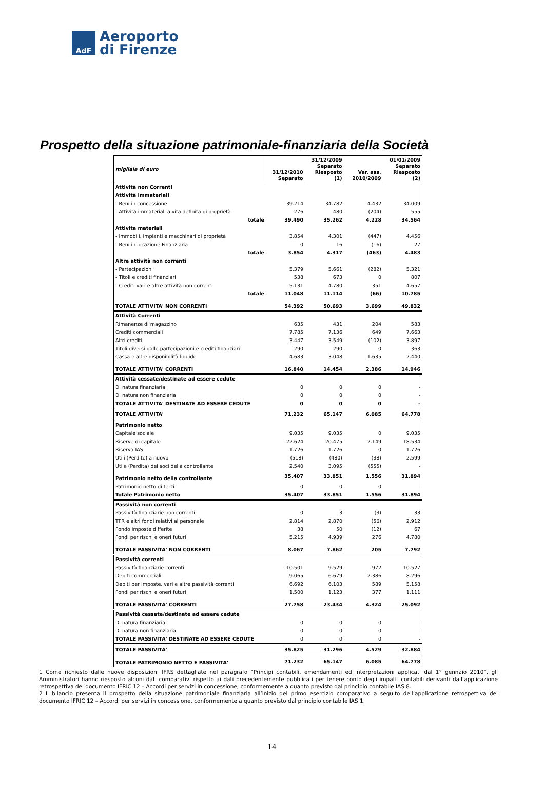AdF
Aeroporto
di Firenze
Prospetto della situazione patrimoniale-finanziaria della Società
| migliaia di euro | 31/12/2010 Separato | 31/12/2009 Separato Riesposto (1) | Var. ass. 2010/2009 | 01/01/2009 Separato Riesposto (2) |
| --- | --- | --- | --- | --- |
| Attività non Correnti | | | | |
| Attività immateriali | | | | |
| - Beni in concessione | 39.214 | 34.782 | 4.432 | 34.009 |
| - Attività immateriali a vita definita di proprietà | 276 | 480 | (204) | 555 |
| totale | 39.490 | 35.262 | 4.228 | 34.564 |
| Attivita materiali | | | | |
| - Immobili, impianti e macchinari di proprietà | 3.854 | 4.301 | (447) | 4.456 |
| - Beni in locazione Finanziaria | 0 | 16 | (16) | 27 |
| totale | 3.854 | 4.317 | (463) | 4.483 |
| Altre attività non correnti | | | | |
| - Partecipazioni | 5.379 | 5.661 | (282) | 5.321 |
| - Titoli e crediti finanziari | 538 | 673 | 0 | 807 |
| - Crediti vari e altre attività non correnti | 5.131 | 4.780 | 351 | 4.657 |
| totale | 11.048 | 11.114 | (66) | 10.785 |
| TOTALE ATTIVITA' NON CORRENTI | 54.392 | 50.693 | 3.699 | 49.832 |
| Attività Correnti | | | | |
| Rimanenze di magazzino | 635 | 431 | 204 | 583 |
| Crediti commerciali | 7.785 | 7.136 | 649 | 7.663 |
| Altri crediti | 3.447 | 3.549 | (102) | 3.897 |
| Titoli diversi dalle partecipazioni e crediti finanziari | 290 | 290 | 0 | 363 |
| Cassa e altre disponibilità liquide | 4.683 | 3.048 | 1.635 | 2.440 |
| TOTALE ATTIVITA' CORRENTI | 16.840 | 14.454 | 2.386 | 14.946 |
| Attività cessate/destinate ad essere cedute | | | | |
| Di natura finanziaria | 0 | 0 | 0 | - |
| Di natura non finanziaria | 0 | 0 | 0 | - |
| TOTALE ATTIVITA' DESTINATE AD ESSERE CEDUTE | 0 | 0 | 0 | - |
| TOTALE ATTIVITA' | 71.232 | 65.147 | 6.085 | 64.778 |
| Patrimonio netto | | | | |
| Capitale sociale | 9.035 | 9.035 | 0 | 9.035 |
| Riserve di capitale | 22.624 | 20.475 | 2.149 | 18.534 |
| Riserva IAS | 1.726 | 1.726 | 0 | 1.726 |
| Utili (Perdite) a nuovo | (518) | (480) | (38) | 2.599 |
| Utile (Perdita) dei soci della controllante | 2.540 | 3.095 | (555) | - |
| Patrimonio netto della controllante | 35.407 | 33.851 | 1.556 | 31.894 |
| Patrimonio netto di terzi | 0 | 0 | 0 | - |
| Totale Patrimonio netto | 35.407 | 33.851 | 1.556 | 31.894 |
| Passività non correnti | | | | |
| Passività finanziarie non correnti | 0 | 3 | (3) | 33 |
| TFR e altri fondi relativi al personale | 2.814 | 2.870 | (56) | 2.912 |
| Fondo imposte differite | 38 | 50 | (12) | 67 |
| Fondi per rischi e oneri futuri | 5.215 | 4.939 | 276 | 4.780 |
| TOTALE PASSIVITA' NON CORRENTI | 8.067 | 7.862 | 205 | 7.792 |
| Passività correnti | | | | |
| Passività finanziarie correnti | 10.501 | 9.529 | 972 | 10.527 |
| Debiti commerciali | 9.065 | 6.679 | 2.386 | 8.296 |
| Debiti per imposte, vari e altre passività correnti | 6.692 | 6.103 | 589 | 5.158 |
| Fondi per rischi e oneri futuri | 1.500 | 1.123 | 377 | 1.111 |
| TOTALE PASSIVITA' CORRENTI | 27.758 | 23.434 | 4.324 | 25.092 |
| Passività cessate/destinate ad essere cedute | | | | |
| Di natura finanziaria | 0 | 0 | 0 | - |
| Di natura non finanziaria | 0 | 0 | 0 | - |
| TOTALE PASSIVITA' DESTINATE AD ESSERE CEDUTE | 0 | 0 | 0 | - |
| TOTALE PASSIVITA' | 35.825 | 31.296 | 4.529 | 32.884 |
| TOTALE PATRIMONIO NETTO E PASSIVITA' | 71.232 | 65.147 | 6.085 | 64.778 |
1 Come richiesto dalle nuove disposizioni IFRS dettagliate nel paragrafo “Principi contabili, emendamenti ed interpretazioni applicati dal 1° gennaio 2010”, gli Amministratori hanno riesposto alcuni dati comparativi rispetto ai dati precedentemente pubblicati per tenere conto degli impatti contabili derivanti dall’applicazione retrospettiva del documento IFRIC 12 – Accordi per servizi in concessione, conformemente a quanto previsto dal principio contabile IAS 8.
2 Il bilancio presenta il prospetto della situazione patrimoniale finanziaria all’inizio del primo esercizio comparativo a seguito dell’applicazione retrospettiva del documento IFRIC 12 – Accordi per servizi in concessione, conformemente a quanto previsto dal principio contabile IAS 1.
14